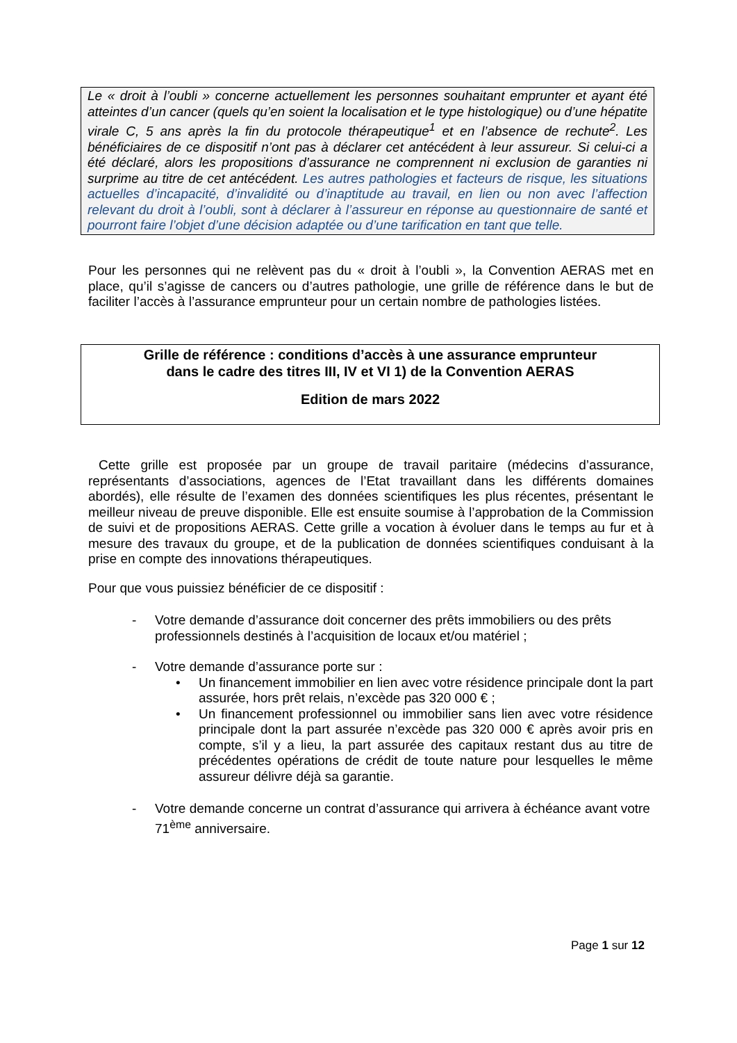Le « droit à l’oubli » concerne actuellement les personnes souhaitant emprunter et ayant été atteintes d’un cancer (quels qu’en soient la localisation et le type histologique) ou d’une hépatite virale C, 5 ans après la fin du protocole thérapeutique<sup>1</sup> et en l’absence de rechute<sup>2</sup>. Les bénéficiaires de ce dispositif n’ont pas à déclarer cet antécédent à leur assureur. Si celui-ci a été déclaré, alors les propositions d’assurance ne comprennent ni exclusion de garanties ni surprime au titre de cet antécédent. Les autres pathologies et facteurs de risque, les situations actuelles d’incapacité, d’invalidité ou d’inaptitude au travail, en lien ou non avec l’affection relevant du droit à l’oubli, sont à déclarer à l’assureur en réponse au questionnaire de santé et pourront faire l’objet d’une décision adaptée ou d’une tarification en tant que telle.
Pour les personnes qui ne relèvent pas du « droit à l’oubli », la Convention AERAS met en place, qu’il s’agisse de cancers ou d’autres pathologie, une grille de référence dans le but de faciliter l’accès à l’assurance emprunteur pour un certain nombre de pathologies listées.
Grille de référence : conditions d’accès à une assurance emprunteur
dans le cadre des titres III, IV et VI 1) de la Convention AERAS
Edition de mars 2022
Cette grille est proposée par un groupe de travail paritaire (médecins d’assurance, représentants d’associations, agences de l’Etat travaillant dans les différents domaines abordés), elle résulte de l’examen des données scientifiques les plus récentes, présentant le meilleur niveau de preuve disponible. Elle est ensuite soumise à l’approbation de la Commission de suivi et de propositions AERAS. Cette grille a vocation à évoluer dans le temps au fur et à mesure des travaux du groupe, et de la publication de données scientifiques conduisant à la prise en compte des innovations thérapeutiques.
Pour que vous puissiez bénéficier de ce dispositif :
-
Votre demande d’assurance doit concerner des prêts immobiliers ou des prêts professionnels destinés à l’acquisition de locaux et/ou matériel ;
-
Votre demande d’assurance porte sur :
• Un financement immobilier en lien avec votre résidence principale dont la part assurée, hors prêt relais, n’excède pas 320 000 € ;
• Un financement professionnel ou immobilier sans lien avec votre résidence principale dont la part assurée n’excède pas 320 000 € après avoir pris en compte, s’il y a lieu, la part assurée des capitaux restant dus au titre de précédentes opérations de crédit de toute nature pour lesquelles le même assureur délivre déjà sa garantie.
-
Votre demande concerne un contrat d’assurance qui arrivera à échéance avant votre 71<sup>ème</sup> anniversaire.
Page 1 sur 12